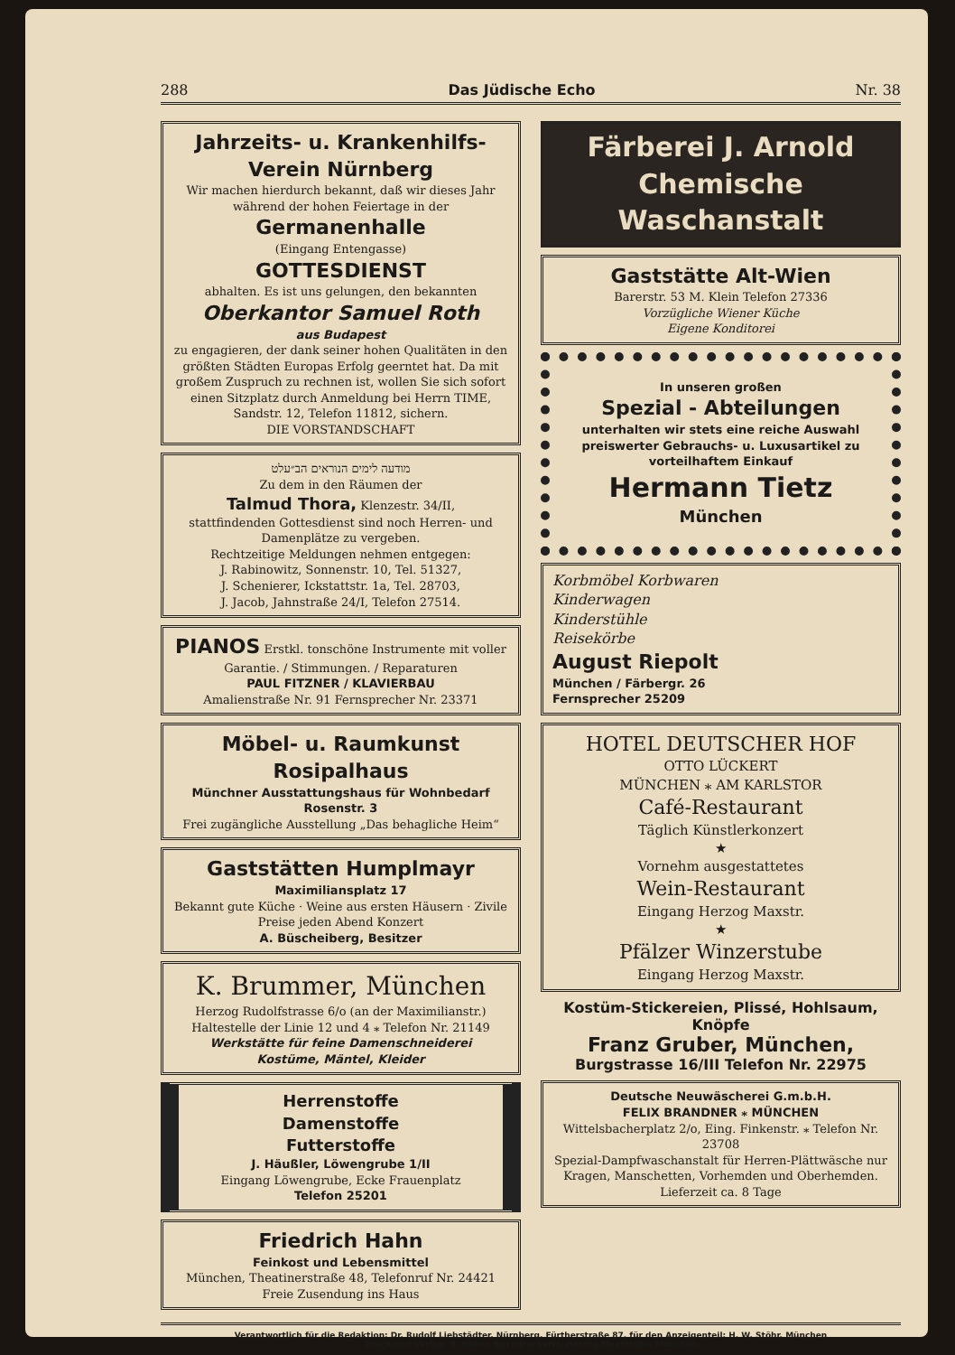288 Das Jüdische Echo Nr. 38
Jahrzeits- u. Krankenhilfs-
Verein Nürnberg
Wir machen hierdurch bekannt, daß wir dieses Jahr während der hohen Feiertage in der
Germanenhalle
(Eingang Entengasse)
GOTTESDIENST
abhalten. Es ist uns gelungen, den bekannten
Oberkantor Samuel Roth
aus Budapest
zu engagieren, der dank seiner hohen Qualitäten in den größten Städten Europas Erfolg geerntet hat. Da mit großem Zuspruch zu rechnen ist, wollen Sie sich sofort einen Sitzplatz durch Anmeldung bei Herrn TIME, Sandstr. 12, Telefon 11812, sichern.
DIE VORSTANDSCHAFT
מודעה לימים הנוראים הב״עלט
Zu dem in den Räumen der
Talmud Thora, Klenzestr. 34/II,
stattfindenden Gottesdienst sind noch Herren- und Damenplätze zu vergeben.
Rechtzeitige Meldungen nehmen entgegen:
J. Rabinowitz, Sonnenstr. 10, Tel. 51327,
J. Schenierer, Ickstattstr. 1a, Tel. 28703,
J. Jacob, Jahnstraße 24/I, Telefon 27514.
PIANOS Erstkl. tonschöne Instrumente mit voller Garantie. / Stimmungen. / Reparaturen
PAUL FITZNER / KLAVIERBAU
Amalienstraße Nr. 91 Fernsprecher Nr. 23371
Möbel- u. Raumkunst Rosipalhaus
Münchner Ausstattungshaus für Wohnbedarf Rosenstr. 3
Frei zugängliche Ausstellung „Das behagliche Heim“
Gaststätten Humplmayr
Maximiliansplatz 17
Bekannt gute Küche · Weine aus ersten Häusern · Zivile Preise jeden Abend Konzert
A. Büscheiberg, Besitzer
K. Brummer, München
Herzog Rudolfstrasse 6/o (an der Maximilianstr.)
Haltestelle der Linie 12 und 4 ⁎ Telefon Nr. 21149
Werkstätte für feine Damenschneiderei
Kostüme, Mäntel, Kleider
Herrenstoffe
Damenstoffe
Futterstoffe
J. Häußler, Löwengrube 1/II
Eingang Löwengrube, Ecke Frauenplatz
Telefon 25201
Friedrich Hahn
Feinkost und Lebensmittel
München, Theatinerstraße 48, Telefonruf Nr. 24421
Freie Zusendung ins Haus
Färberei J. Arnold
Chemische Waschanstalt
Gaststätte Alt-Wien
Barerstr. 53 M. Klein Telefon 27336
Vorzügliche Wiener Küche
Eigene Konditorei
In unseren großen
Spezial - Abteilungen
unterhalten wir stets eine reiche Auswahl preiswerter Gebrauchs- u. Luxusartikel zu vorteilhaftem Einkauf
Hermann Tietz
München
Korbmöbel Korbwaren
Kinderwagen
Kinderstühle
Reisekörbe
August Riepolt
München / Färbergr. 26
Fernsprecher 25209
HOTEL DEUTSCHER HOF
OTTO LÜCKERT
MÜNCHEN ⁎ AM KARLSTOR
Café-Restaurant
Täglich Künstlerkonzert
★
Vornehm ausgestattetes
Wein-Restaurant
Eingang Herzog Maxstr.
★
Pfälzer Winzerstube
Eingang Herzog Maxstr.
Kostüm-Stickereien, Plissé, Hohlsaum, Knöpfe
Franz Gruber, München, Burgstrasse 16/III Telefon Nr. 22975
Deutsche Neuwäscherei G.m.b.H.
FELIX BRANDNER ⁎ MÜNCHEN
Wittelsbacherplatz 2/o, Eing. Finkenstr. ⁎ Telefon Nr. 23708
Spezial-Dampfwaschanstalt für Herren-Plättwäsche nur Kragen, Manschetten, Vorhemden und Oberhemden. Lieferzeit ca. 8 Tage
Verantwortlich für die Redaktion: Dr. Rudolf Liebstädter, Nürnberg, Fürtherstraße 87, für den Anzeigenteil: H. W. Stöhr, München
Druck und Verlag: B. Heller, Buchdruckerei, Herzog Maxstraße, München